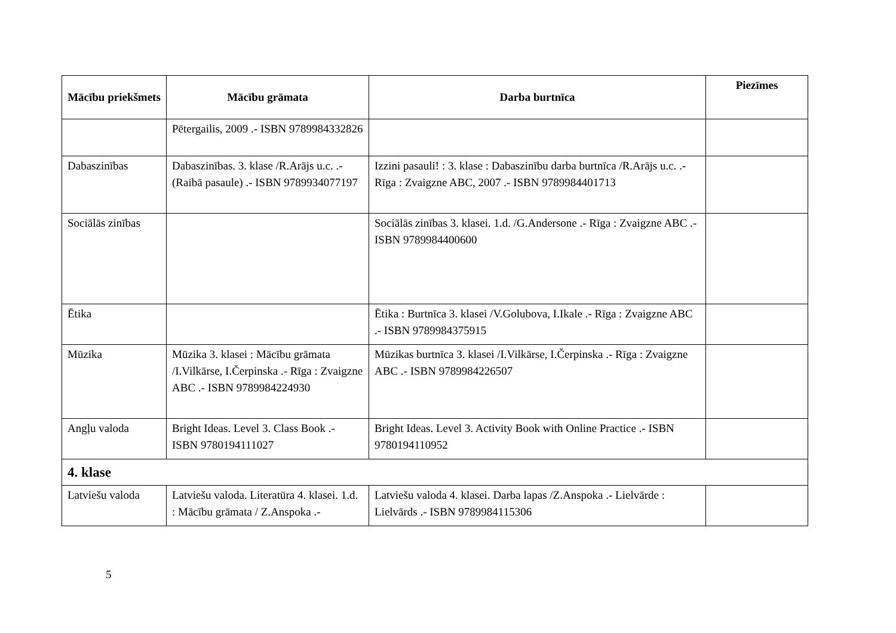| Mācību priekšmets | Mācību grāmata | Darba burtnīca | Piezīmes |
| --- | --- | --- | --- |
| | Pētergailis, 2009 .- ISBN 9789984332826 | | |
| Dabaszinības | Dabaszinības. 3. klase /R.Arājs u.c. .- (Raibā pasaule) .- ISBN 9789934077197 | Izzini pasauli! : 3. klase : Dabaszinību darba burtnīca /R.Arājs u.c. .- Rīga : Zvaigzne ABC, 2007 .- ISBN 9789984401713 | |
| Sociālās zinības | | Sociālās zinības 3. klasei. 1.d. /G.Andersone .- Rīga : Zvaigzne ABC .- ISBN 9789984400600 | |
| Ētika | | Ētika : Burtnīca 3. klasei /V.Golubova, I.Ikale .- Rīga : Zvaigzne ABC .- ISBN 9789984375915 | |
| Mūzika | Mūzika 3. klasei : Mācību grāmata /I.Vilkārse, I.Čerpinska .- Rīga : Zvaigzne ABC .- ISBN 9789984224930 | Mūzikas burtnīca 3. klasei /I.Vilkārse, I.Čerpinska .- Rīga : Zvaigzne ABC .- ISBN 9789984226507 | |
| Angļu valoda | Bright Ideas. Level 3. Class Book .- ISBN 9780194111027 | Bright Ideas. Level 3. Activity Book with Online Practice .- ISBN 9780194110952 | |
| 4. klase | | | |
| Latviešu valoda | Latviešu valoda. Literatūra 4. klasei. 1.d. : Mācību grāmata / Z.Anspoka .- | Latviešu valoda 4. klasei. Darba lapas /Z.Anspoka .- Lielvārde : Lielvārds .- ISBN 9789984115306 | |
5